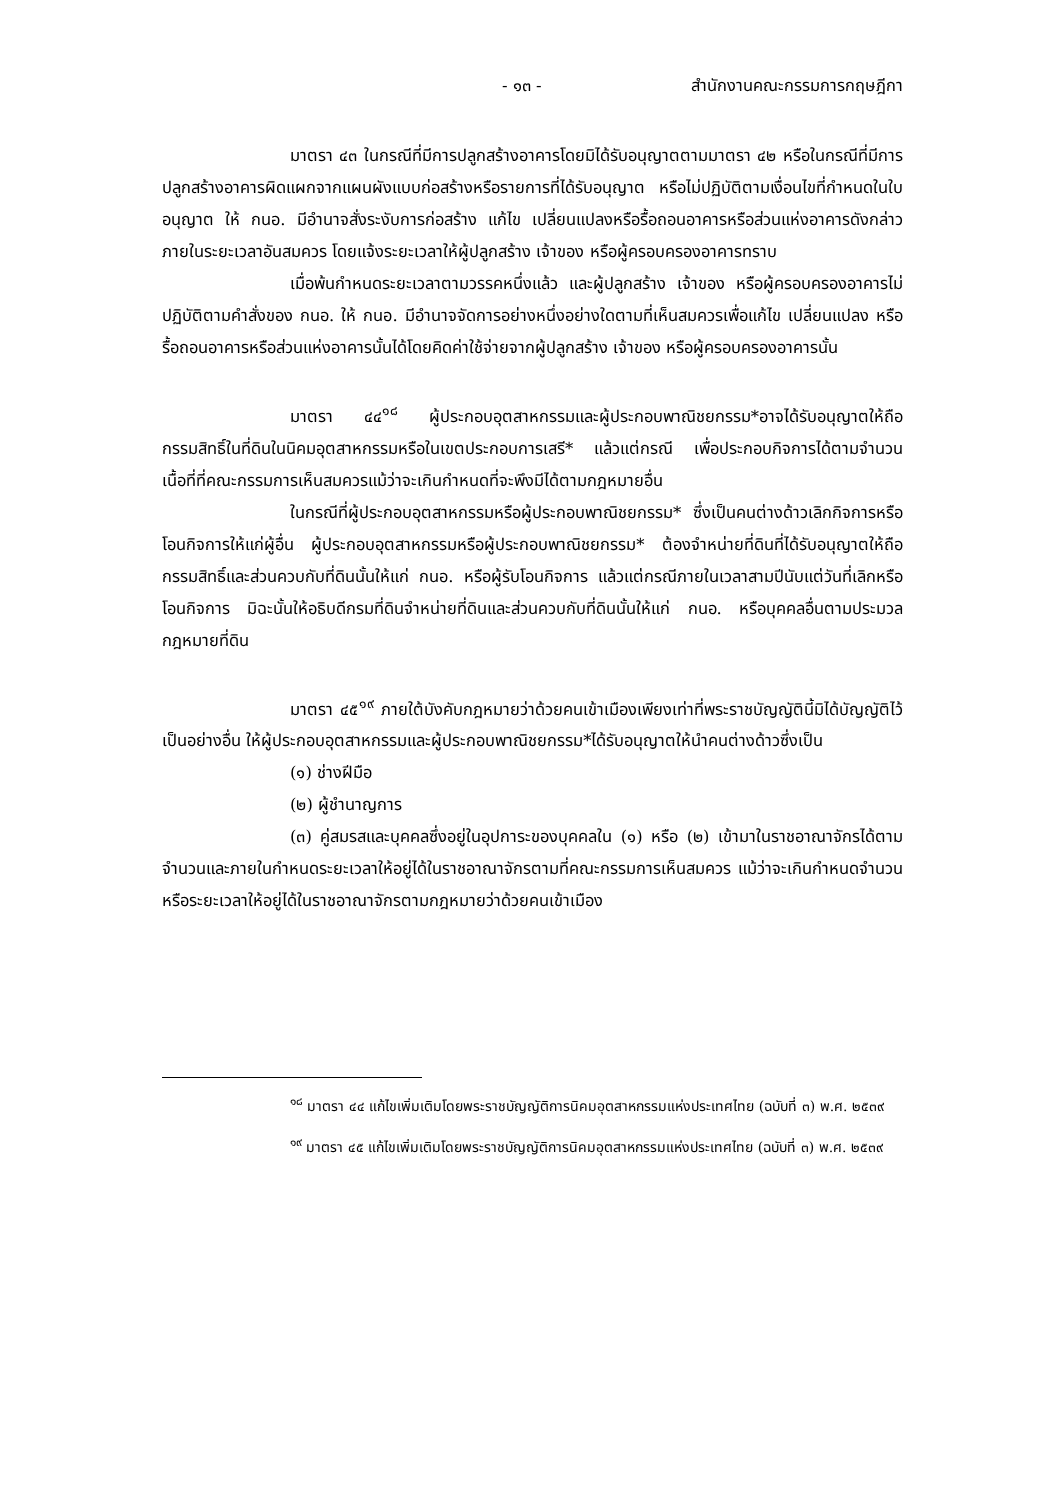- ๑๓ - สำนักงานคณะกรรมการกฤษฎีกา
มาตรา ๔๓ ในกรณีที่มีการปลูกสร้างอาคารโดยมิได้รับอนุญาตตามมาตรา ๔๒ หรือในกรณีที่มีการปลูกสร้างอาคารผิดแผกจากแผนผังแบบก่อสร้างหรือรายการที่ได้รับอนุญาต หรือไม่ปฏิบัติตามเงื่อนไขที่กำหนดในใบอนุญาต ให้ กนอ. มีอำนาจสั่งระงับการก่อสร้าง แก้ไข เปลี่ยนแปลงหรือรื้อถอนอาคารหรือส่วนแห่งอาคารดังกล่าวภายในระยะเวลาอันสมควร โดยแจ้งระยะเวลาให้ผู้ปลูกสร้าง เจ้าของ หรือผู้ครอบครองอาคารทราบ
เมื่อพ้นกำหนดระยะเวลาตามวรรคหนึ่งแล้ว และผู้ปลูกสร้าง เจ้าของ หรือผู้ครอบครองอาคารไม่ปฏิบัติตามคำสั่งของ กนอ. ให้ กนอ. มีอำนาจจัดการอย่างหนึ่งอย่างใดตามที่เห็นสมควรเพื่อแก้ไข เปลี่ยนแปลง หรือรื้อถอนอาคารหรือส่วนแห่งอาคารนั้นได้โดยคิดค่าใช้จ่ายจากผู้ปลูกสร้าง เจ้าของ หรือผู้ครอบครองอาคารนั้น
มาตรา ๔๔<sup>๑๘</sup> ผู้ประกอบอุตสาหกรรมและผู้ประกอบพาณิชยกรรม*อาจได้รับอนุญาตให้ถือกรรมสิทธิ์ในที่ดินในนิคมอุตสาหกรรมหรือในเขตประกอบการเสรี* แล้วแต่กรณี เพื่อประกอบกิจการได้ตามจำนวนเนื้อที่ที่คณะกรรมการเห็นสมควรแม้ว่าจะเกินกำหนดที่จะพึงมีได้ตามกฎหมายอื่น
ในกรณีที่ผู้ประกอบอุตสาหกรรมหรือผู้ประกอบพาณิชยกรรม* ซึ่งเป็นคนต่างด้าวเลิกกิจการหรือโอนกิจการให้แก่ผู้อื่น ผู้ประกอบอุตสาหกรรมหรือผู้ประกอบพาณิชยกรรม* ต้องจำหน่ายที่ดินที่ได้รับอนุญาตให้ถือกรรมสิทธิ์และส่วนควบกับที่ดินนั้นให้แก่ กนอ. หรือผู้รับโอนกิจการ แล้วแต่กรณีภายในเวลาสามปีนับแต่วันที่เลิกหรือโอนกิจการ มิฉะนั้นให้อธิบดีกรมที่ดินจำหน่ายที่ดินและส่วนควบกับที่ดินนั้นให้แก่ กนอ. หรือบุคคลอื่นตามประมวลกฎหมายที่ดิน
มาตรา ๔๕<sup>๑๙</sup> ภายใต้บังคับกฎหมายว่าด้วยคนเข้าเมืองเพียงเท่าที่พระราชบัญญัตินี้มิได้บัญญัติไว้เป็นอย่างอื่น ให้ผู้ประกอบอุตสาหกรรมและผู้ประกอบพาณิชยกรรม*ได้รับอนุญาตให้นำคนต่างด้าวซึ่งเป็น
(๑) ช่างฝีมือ
(๒) ผู้ชำนาญการ
(๓) คู่สมรสและบุคคลซึ่งอยู่ในอุปการะของบุคคลใน (๑) หรือ (๒) เข้ามาในราชอาณาจักรได้ตามจำนวนและภายในกำหนดระยะเวลาให้อยู่ได้ในราชอาณาจักรตามที่คณะกรรมการเห็นสมควร แม้ว่าจะเกินกำหนดจำนวนหรือระยะเวลาให้อยู่ได้ในราชอาณาจักรตามกฎหมายว่าด้วยคนเข้าเมือง
<sup>๑๘</sup> มาตรา ๔๔ แก้ไขเพิ่มเติมโดยพระราชบัญญัติการนิคมอุตสาหกรรมแห่งประเทศไทย (ฉบับที่ ๓) พ.ศ. ๒๕๓๙
<sup>๑๙</sup> มาตรา ๔๕ แก้ไขเพิ่มเติมโดยพระราชบัญญัติการนิคมอุตสาหกรรมแห่งประเทศไทย (ฉบับที่ ๓) พ.ศ. ๒๕๓๙